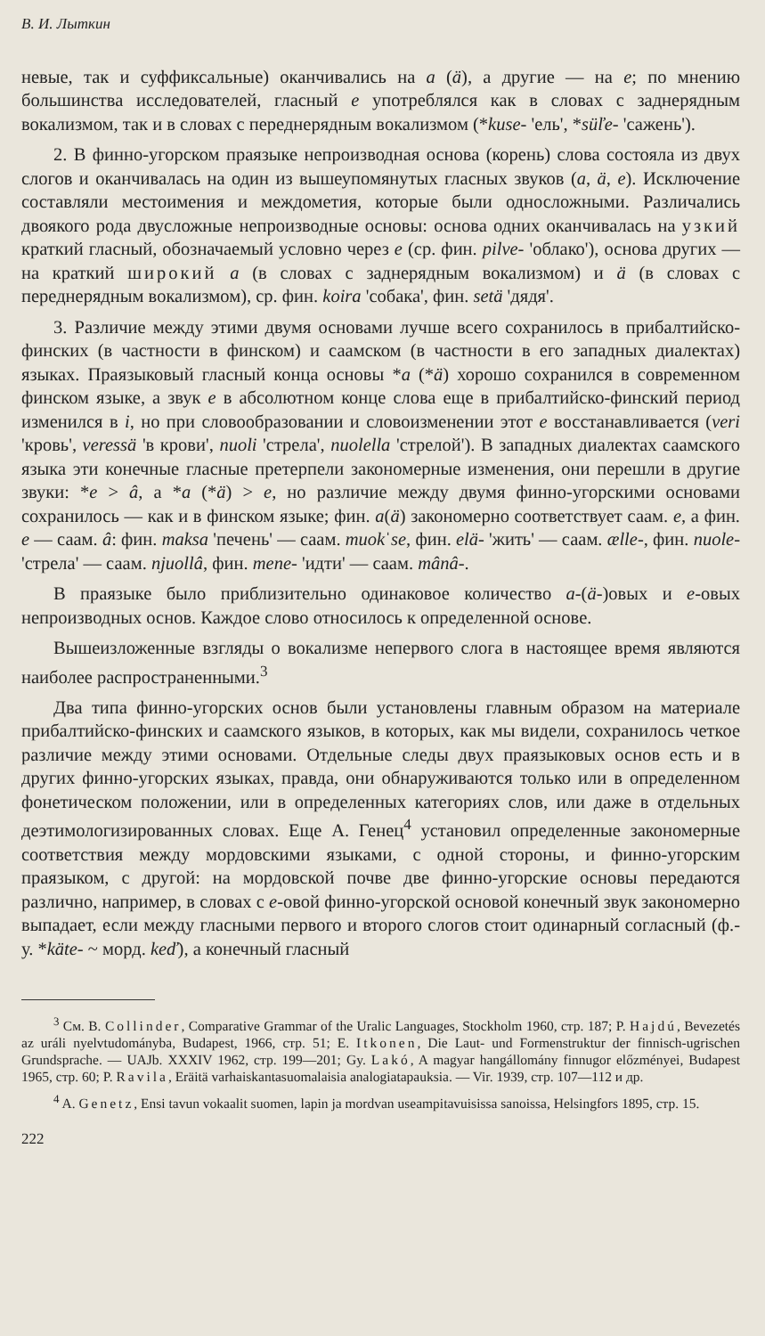В. И. Лыткин
невые, так и суффиксальные) оканчивались на a (ä), а другие — на e; по мнению большинства исследователей, гласный e употреблялся как в словах с заднерядным вокализмом, так и в словах с переднерядным вокализмом (*kuse- 'ель', *süľe- 'сажень').
2. В финно-угорском праязыке непроизводная основа (корень) слова состояла из двух слогов и оканчивалась на один из вышеупомянутых гласных звуков (a, ä, e). Исключение составляли местоимения и междометия, которые были односложными. Различались двоякого рода двусложные непроизводные основы: основа одних оканчивалась на узкий краткий гласный, обозначаемый условно через e (ср. фин. pilve- 'облако'), основа других — на краткий широкий a (в словах с заднерядным вокализмом) и ä (в словах с переднерядным вокализмом), ср. фин. koira 'собака', фин. setä 'дядя'.
3. Различие между этими двумя основами лучше всего сохранилось в прибалтийско-финских (в частности в финском) и саамском (в частности в его западных диалектах) языках. Праязыковый гласный конца основы *a (*ä) хорошо сохранился в современном финском языке, а звук e в абсолютном конце слова еще в прибалтийско-финский период изменился в i, но при словообразовании и словоизменении этот e восстанавливается (veri 'кровь', veressä 'в крови', nuoli 'стрела', nuolella 'стрелой'). В западных диалектах саамского языка эти конечные гласные претерпели закономерные изменения, они перешли в другие звуки: *e > â, а *a (*ä) > e, но различие между двумя финно-угорскими основами сохранилось — как и в финском языке; фин. a(ä) закономерно соответствует саам. e, а фин. e — саам. â: фин. maksa 'печень' — саам. muokˈse, фин. elä- 'жить' — саам. ælle-, фин. nuole- 'стрела' — саам. njuollâ, фин. mene- 'идти' — саам. mânâ-.
В праязыке было приблизительно одинаковое количество a-(ä-)овых и e-овых непроизводных основ. Каждое слово относилось к определенной основе.
Вышеизложенные взгляды о вокализме непервого слога в настоящее время являются наиболее распространенными.<sup>3</sup>
Два типа финно-угорских основ были установлены главным образом на материале прибалтийско-финских и саамского языков, в которых, как мы видели, сохранилось четкое различие между этими основами. Отдельные следы двух праязыковых основ есть и в других финно-угорских языках, правда, они обнаруживаются только или в определенном фонетическом положении, или в определенных категориях слов, или даже в отдельных деэтимологизированных словах. Еще А. Генец<sup>4</sup> установил определенные закономерные соответствия между мордовскими языками, с одной стороны, и финно-угорским праязыком, с другой: на мордовской почве две финно-угорские основы передаются различно, например, в словах с e-овой финно-угорской основой конечный звук закономерно выпадает, если между гласными первого и второго слогов стоит одинарный согласный (ф.-у. *käte- ~ морд. keď), а конечный гласный
<sup>3</sup> См. B. Collinder, Comparative Grammar of the Uralic Languages, Stockholm 1960, стр. 187; P. Hajdú, Bevezetés az uráli nyelvtudományba, Budapest, 1966, стр. 51; E. Itkonen, Die Laut- und Formenstruktur der finnisch-ugrischen Grundsprache. — UAJb. XXXIV 1962, стр. 199—201; Gy. Lakó, A magyar hangállomány finnugor előzményei, Budapest 1965, стр. 60; P. Ravila, Eräitä varhaiskantasuomalaisia analogiatapauksia. — Vir. 1939, стр. 107—112 и др.
<sup>4</sup> A. Genetz, Ensi tavun vokaalit suomen, lapin ja mordvan useampitavuisissa sanoissa, Helsingfors 1895, стр. 15.
222